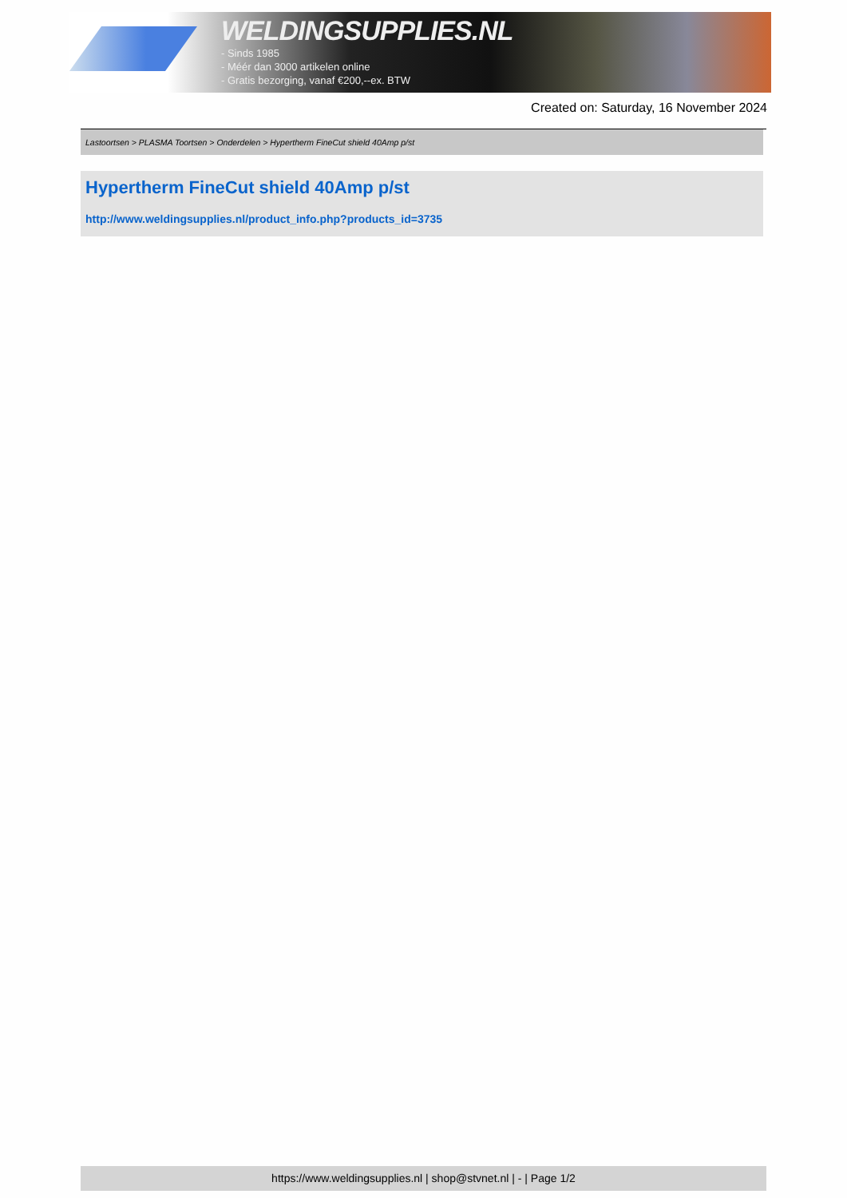WELDINGSUPPLIES.NL
- Sinds 1985
- Méér dan 3000 artikelen online
- Gratis bezorging, vanaf €200,--ex. BTW
Created on: Saturday, 16 November 2024
Lastoortsen > PLASMA Toortsen > Onderdelen > Hypertherm FineCut shield 40Amp p/st
Hypertherm FineCut shield 40Amp p/st
http://www.weldingsupplies.nl/product_info.php?products_id=3735
https://www.weldingsupplies.nl | shop@stvnet.nl | - | Page 1/2